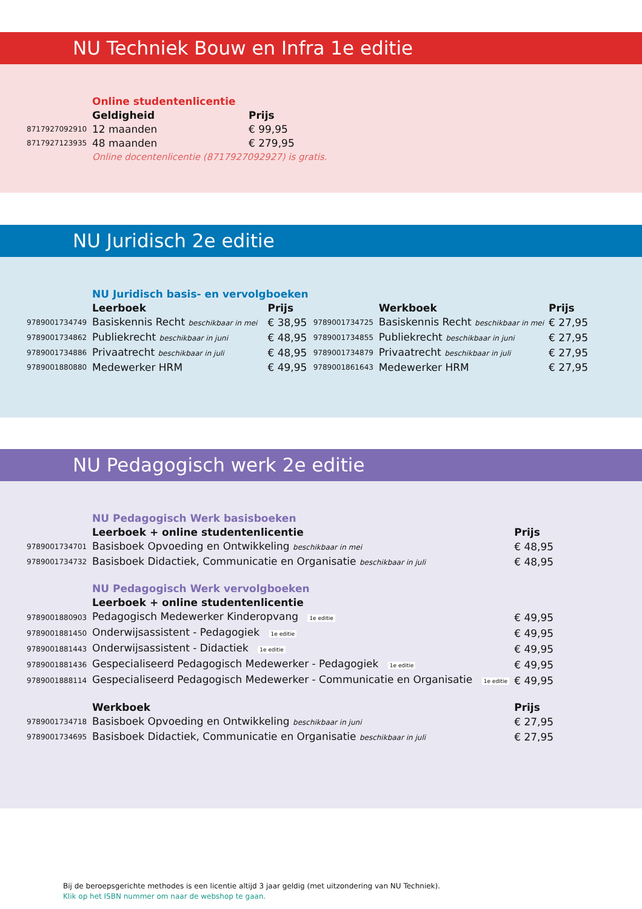NU Techniek Bouw en Infra 1e editie
| | Online studentenlicentie | |
| | Geldigheid | Prijs |
| 8717927092910 | 12 maanden | € 99,95 |
| 8717927123935 | 48 maanden | € 279,95 |
| | Online docentenlicentie (8717927092927) is gratis. | |
NU Juridisch 2e editie
| | NU Juridisch basis- en vervolgboeken | | | | |
| | Leerboek | Prijs | | Werkboek | Prijs |
| 9789001734749 | Basiskennis Recht beschikbaar in mei | € 38,95 | 9789001734725 | Basiskennis Recht beschikbaar in mei | € 27,95 |
| 9789001734862 | Publiekrecht beschikbaar in juni | € 48,95 | 9789001734855 | Publiekrecht beschikbaar in juni | € 27,95 |
| 9789001734886 | Privaatrecht beschikbaar in juli | € 48,95 | 9789001734879 | Privaatrecht beschikbaar in juli | € 27,95 |
| 9789001880880 | Medewerker HRM | € 49,95 | 9789001861643 | Medewerker HRM | € 27,95 |
NU Pedagogisch werk 2e editie
| | NU Pedagogisch Werk basisboeken | |
| | Leerboek + online studentenlicentie | Prijs |
| 9789001734701 | Basisboek Opvoeding en Ontwikkeling beschikbaar in mei | € 48,95 |
| 9789001734732 | Basisboek Didactiek, Communicatie en Organisatie beschikbaar in juli | € 48,95 |
| | NU Pedagogisch Werk vervolgboeken | |
| | Leerboek + online studentenlicentie | |
| 9789001880903 | Pedagogisch Medewerker Kinderopvang 1e editie | € 49,95 |
| 9789001881450 | Onderwijsassistent - Pedagogiek 1e editie | € 49,95 |
| 9789001881443 | Onderwijsassistent - Didactiek 1e editie | € 49,95 |
| 9789001881436 | Gespecialiseerd Pedagogisch Medewerker - Pedagogiek 1e editie | € 49,95 |
| 9789001888114 | Gespecialiseerd Pedagogisch Medewerker - Communicatie en Organisatie 1e editie | € 49,95 |
| | Werkboek | Prijs |
| 9789001734718 | Basisboek Opvoeding en Ontwikkeling beschikbaar in juni | € 27,95 |
| 9789001734695 | Basisboek Didactiek, Communicatie en Organisatie beschikbaar in juli | € 27,95 |
Bij de beroepsgerichte methodes is een licentie altijd 3 jaar geldig (met uitzondering van NU Techniek).
Klik op het ISBN nummer om naar de webshop te gaan.